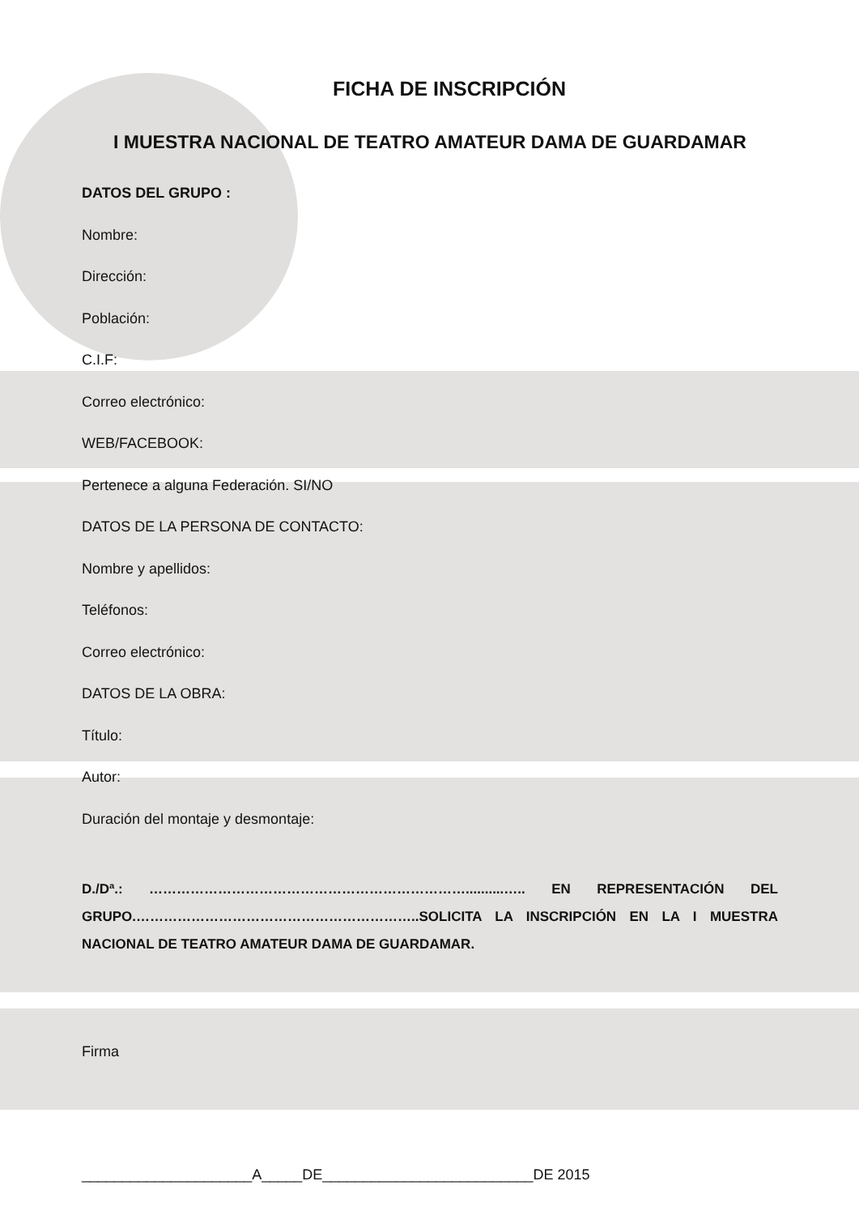FICHA DE INSCRIPCIÓN
I MUESTRA NACIONAL DE TEATRO AMATEUR DAMA DE GUARDAMAR
DATOS DEL GRUPO :
Nombre:
Dirección:
Población:
C.I.F:
Correo electrónico:
WEB/FACEBOOK:
Pertenece a alguna Federación. SI/NO
DATOS DE LA PERSONA DE CONTACTO:
Nombre y apellidos:
Teléfonos:
Correo electrónico:
DATOS DE LA OBRA:
Título:
Autor:
Duración del montaje y desmontaje:
D./Dª.: ……………………………………………………………..........….. EN REPRESENTACIÓN DEL GRUPO.……………………………………………………..SOLICITA LA INSCRIPCIÓN EN LA I MUESTRA NACIONAL DE TEATRO AMATEUR DAMA DE GUARDAMAR.
Firma
_____________________A_____DE__________________________DE 2015